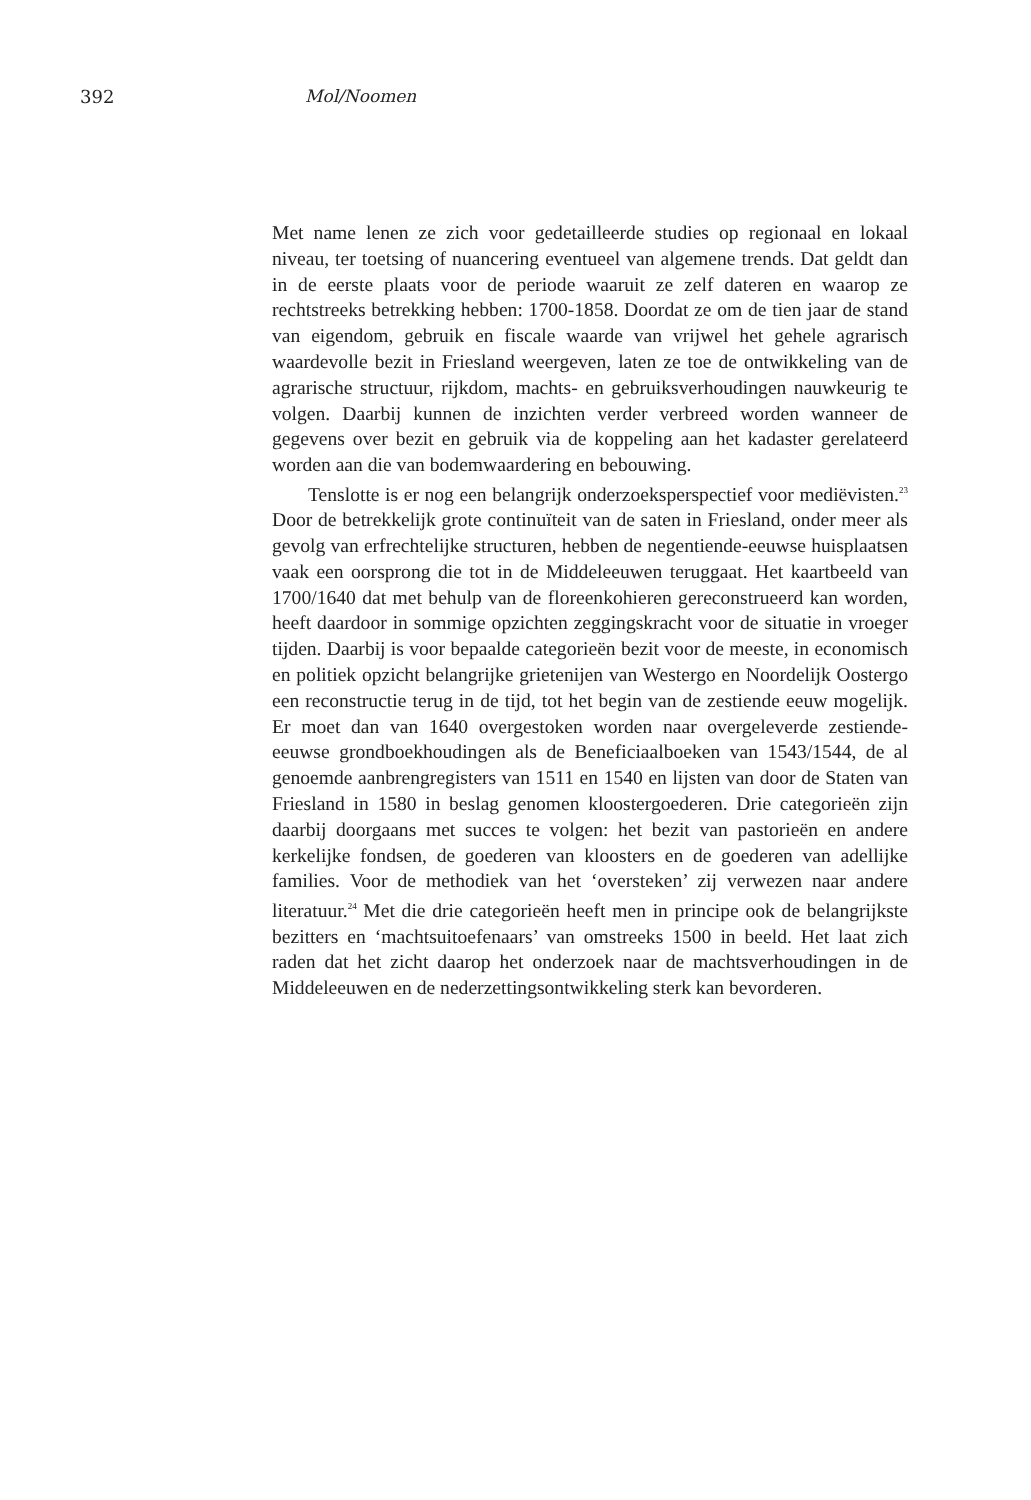392 Mol/Noomen
Met name lenen ze zich voor gedetailleerde studies op regionaal en lokaal niveau, ter toetsing of nuancering eventueel van algemene trends. Dat geldt dan in de eerste plaats voor de periode waaruit ze zelf dateren en waarop ze rechtstreeks betrekking hebben: 1700-1858. Doordat ze om de tien jaar de stand van eigendom, gebruik en fiscale waarde van vrijwel het gehele agrarisch waardevolle bezit in Friesland weergeven, laten ze toe de ontwikkeling van de agrarische structuur, rijkdom, machts- en gebruiksverhoudingen nauwkeurig te volgen. Daarbij kunnen de inzichten verder verbreed worden wanneer de gegevens over bezit en gebruik via de koppeling aan het kadaster gerelateerd worden aan die van bodemwaardering en bebouwing.
Tenslotte is er nog een belangrijk onderzoeksperspectief voor mediëvisten.<sup>23</sup> Door de betrekkelijk grote continuïteit van de saten in Friesland, onder meer als gevolg van erfrechtelijke structuren, hebben de negentiende-eeuwse huisplaatsen vaak een oorsprong die tot in de Middeleeuwen teruggaat. Het kaartbeeld van 1700/1640 dat met behulp van de floreenkohieren gereconstrueerd kan worden, heeft daardoor in sommige opzichten zeggingskracht voor de situatie in vroeger tijden. Daarbij is voor bepaalde categorieën bezit voor de meeste, in economisch en politiek opzicht belangrijke grietenijen van Westergo en Noordelijk Oostergo een reconstructie terug in de tijd, tot het begin van de zestiende eeuw mogelijk. Er moet dan van 1640 overgestoken worden naar overgeleverde zestiende-eeuwse grondboekhoudingen als de Beneficiaalboeken van 1543/1544, de al genoemde aanbrengregisters van 1511 en 1540 en lijsten van door de Staten van Friesland in 1580 in beslag genomen kloostergoederen. Drie categorieën zijn daarbij doorgaans met succes te volgen: het bezit van pastorieën en andere kerkelijke fondsen, de goederen van kloosters en de goederen van adellijke families. Voor de methodiek van het ‘oversteken’ zij verwezen naar andere literatuur.<sup>24</sup> Met die drie categorieën heeft men in principe ook de belangrijkste bezitters en ‘machtsuitoefenaars’ van omstreeks 1500 in beeld. Het laat zich raden dat het zicht daarop het onderzoek naar de machtsverhoudingen in de Middeleeuwen en de nederzettingsontwikkeling sterk kan bevorderen.